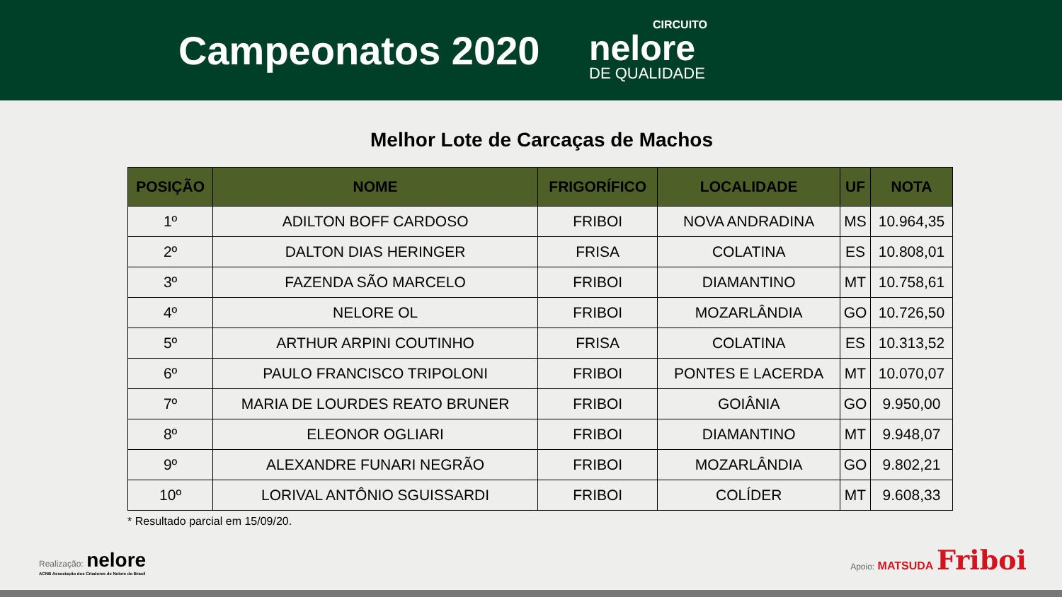Campeonatos 2020
CIRCUITO
nelore
DE QUALIDADE
Melhor Lote de Carcaças de Machos
| POSIÇÃO | NOME | FRIGORÍFICO | LOCALIDADE | UF | NOTA |
| --- | --- | --- | --- | --- | --- |
| 1º | ADILTON BOFF CARDOSO | FRIBOI | NOVA ANDRADINA | MS | 10.964,35 |
| 2º | DALTON DIAS HERINGER | FRISA | COLATINA | ES | 10.808,01 |
| 3º | FAZENDA SÃO MARCELO | FRIBOI | DIAMANTINO | MT | 10.758,61 |
| 4º | NELORE OL | FRIBOI | MOZARLÂNDIA | GO | 10.726,50 |
| 5º | ARTHUR ARPINI COUTINHO | FRISA | COLATINA | ES | 10.313,52 |
| 6º | PAULO FRANCISCO TRIPOLONI | FRIBOI | PONTES E LACERDA | MT | 10.070,07 |
| 7º | MARIA DE LOURDES REATO BRUNER | FRIBOI | GOIÂNIA | GO | 9.950,00 |
| 8º | ELEONOR OGLIARI | FRIBOI | DIAMANTINO | MT | 9.948,07 |
| 9º | ALEXANDRE FUNARI NEGRÃO | FRIBOI | MOZARLÂNDIA | GO | 9.802,21 |
| 10º | LORIVAL ANTÔNIO SGUISSARDI | FRIBOI | COLÍDER | MT | 9.608,33 |
* Resultado parcial em 15/09/20.
Realização: nelore
ACNB Associação dos Criadores de Nelore do Brasil
Apoio: MATSUDA Friboi